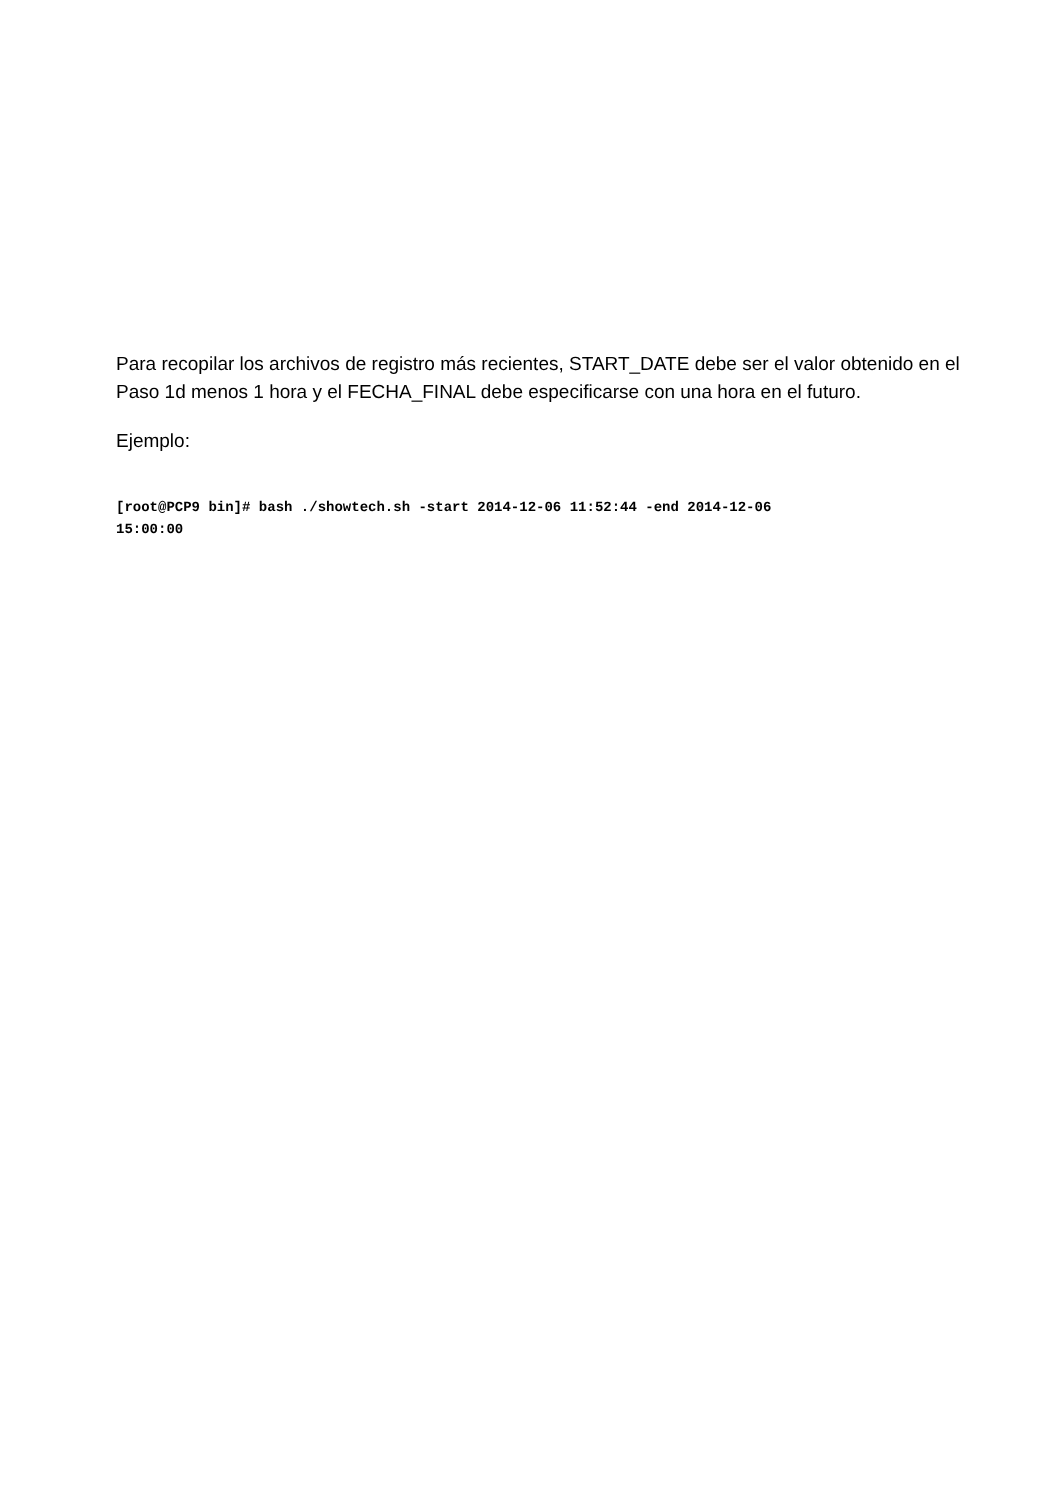Para recopilar los archivos de registro más recientes, START_DATE debe ser el valor obtenido en el Paso 1d menos 1 hora y el FECHA_FINAL debe especificarse con una hora en el futuro.
Ejemplo:
[root@PCP9 bin]# bash ./showtech.sh -start 2014-12-06 11:52:44 -end 2014-12-06
15:00:00